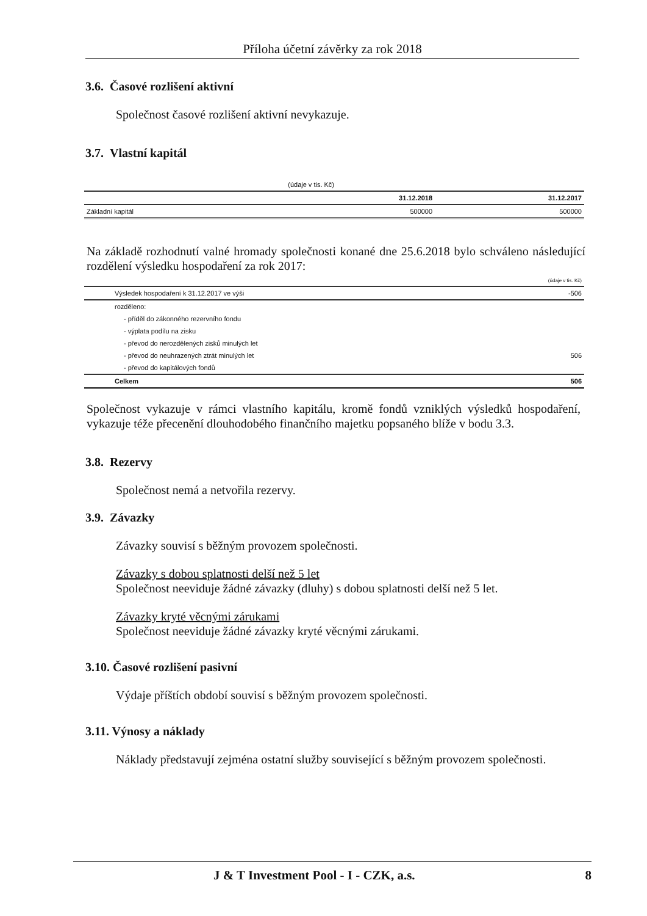Příloha účetní závěrky za rok 2018
3.6. Časové rozlišení aktivní
Společnost časové rozlišení aktivní nevykazuje.
3.7. Vlastní kapitál
| | (údaje v tis. Kč) | |
| | 31.12.2018 | 31.12.2017 |
| Základní kapitál | 500000 | 500000 |
Na základě rozhodnutí valné hromady společnosti konané dne 25.6.2018 bylo schváleno následující rozdělení výsledku hospodaření za rok 2017:
| | (údaje v tis. Kč) |
| Výsledek hospodaření k 31.12.2017 ve výši | -506 |
| rozděleno: | |
| - příděl do zákonného rezervního fondu | |
| - výplata podílu na zisku | |
| - převod do nerozdělených zisků minulých let | |
| - převod do neuhrazených ztrát minulých let | 506 |
| - převod do kapitálových fondů | |
| Celkem | 506 |
Společnost vykazuje v rámci vlastního kapitálu, kromě fondů vzniklých výsledků hospodaření, vykazuje téže přecenění dlouhodobého finančního majetku popsaného blíže v bodu 3.3.
3.8. Rezervy
Společnost nemá a netvořila rezervy.
3.9. Závazky
Závazky souvisí s běžným provozem společnosti.
Závazky s dobou splatnosti delší než 5 let
Společnost neeviduje žádné závazky (dluhy) s dobou splatnosti delší než 5 let.
Závazky kryté věcnými zárukami
Společnost neeviduje žádné závazky kryté věcnými zárukami.
3.10. Časové rozlišení pasivní
Výdaje příštích období souvisí s běžným provozem společnosti.
3.11. Výnosy a náklady
Náklady představují zejména ostatní služby související s běžným provozem společnosti.
J & T Investment Pool - I - CZK, a.s. 8